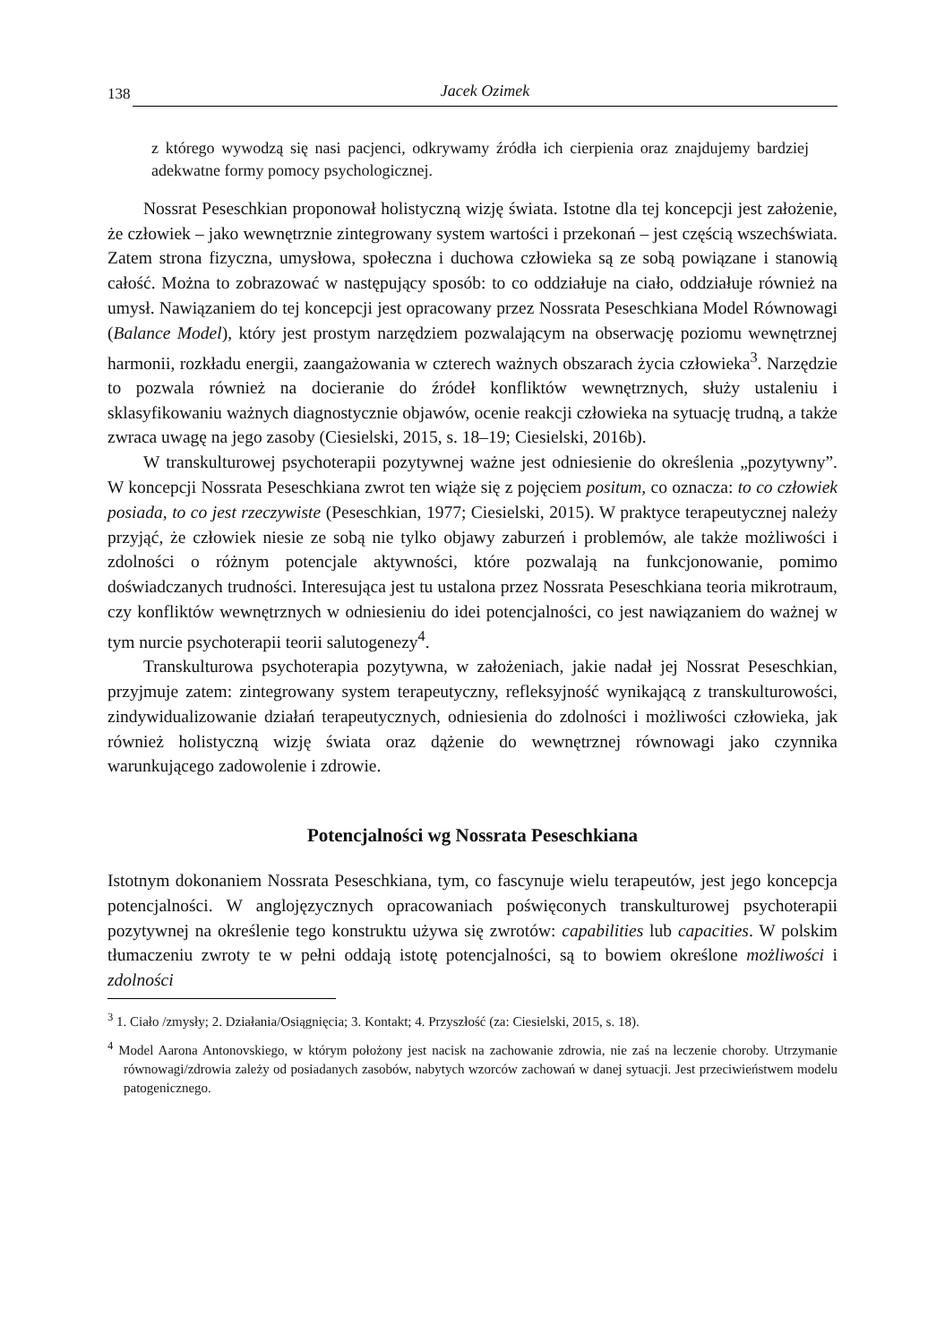138 Jacek Ozimek
z którego wywodzą się nasi pacjenci, odkrywamy źródła ich cierpienia oraz znajdujemy bardziej adekwatne formy pomocy psychologicznej.
Nossrat Peseschkian proponował holistyczną wizję świata. Istotne dla tej koncepcji jest założenie, że człowiek – jako wewnętrznie zintegrowany system wartości i przekonań – jest częścią wszechświata. Zatem strona fizyczna, umysłowa, społeczna i duchowa człowieka są ze sobą powiązane i stanowią całość. Można to zobrazować w następujący sposób: to co oddziałuje na ciało, oddziałuje również na umysł. Nawiązaniem do tej koncepcji jest opracowany przez Nossrata Peseschkiana Model Równowagi (Balance Model), który jest prostym narzędziem pozwalającym na obserwację poziomu wewnętrznej harmonii, rozkładu energii, zaangażowania w czterech ważnych obszarach życia człowieka<sup>3</sup>. Narzędzie to pozwala również na docieranie do źródeł konfliktów wewnętrznych, służy ustaleniu i sklasyfikowaniu ważnych diagnostycznie objawów, ocenie reakcji człowieka na sytuację trudną, a także zwraca uwagę na jego zasoby (Ciesielski, 2015, s. 18–19; Ciesielski, 2016b).
W transkulturowej psychoterapii pozytywnej ważne jest odniesienie do określenia „pozytywny”. W koncepcji Nossrata Peseschkiana zwrot ten wiąże się z pojęciem positum, co oznacza: to co człowiek posiada, to co jest rzeczywiste (Peseschkian, 1977; Ciesielski, 2015). W praktyce terapeutycznej należy przyjąć, że człowiek niesie ze sobą nie tylko objawy zaburzeń i problemów, ale także możliwości i zdolności o różnym potencjale aktywności, które pozwalają na funkcjonowanie, pomimo doświadczanych trudności. Interesująca jest tu ustalona przez Nossrata Peseschkiana teoria mikrotraum, czy konfliktów wewnętrznych w odniesieniu do idei potencjalności, co jest nawiązaniem do ważnej w tym nurcie psychoterapii teorii salutogenezy<sup>4</sup>.
Transkulturowa psychoterapia pozytywna, w założeniach, jakie nadał jej Nossrat Peseschkian, przyjmuje zatem: zintegrowany system terapeutyczny, refleksyjność wynikającą z transkulturowości, zindywidualizowanie działań terapeutycznych, odniesienia do zdolności i możliwości człowieka, jak również holistyczną wizję świata oraz dążenie do wewnętrznej równowagi jako czynnika warunkującego zadowolenie i zdrowie.
Potencjalności wg Nossrata Peseschkiana
Istotnym dokonaniem Nossrata Peseschkiana, tym, co fascynuje wielu terapeutów, jest jego koncepcja potencjalności. W anglojęzycznych opracowaniach poświęconych transkulturowej psychoterapii pozytywnej na określenie tego konstruktu używa się zwrotów: capabilities lub capacities. W polskim tłumaczeniu zwroty te w pełni oddają istotę potencjalności, są to bowiem określone możliwości i zdolności
<sup>3</sup> 1. Ciało /zmysły; 2. Działania/Osiągnięcia; 3. Kontakt; 4. Przyszłość (za: Ciesielski, 2015, s. 18).
<sup>4</sup> Model Aarona Antonovskiego, w którym położony jest nacisk na zachowanie zdrowia, nie zaś na leczenie choroby. Utrzymanie równowagi/zdrowia zależy od posiadanych zasobów, nabytych wzorców zachowań w danej sytuacji. Jest przeciwieństwem modelu patogenicznego.